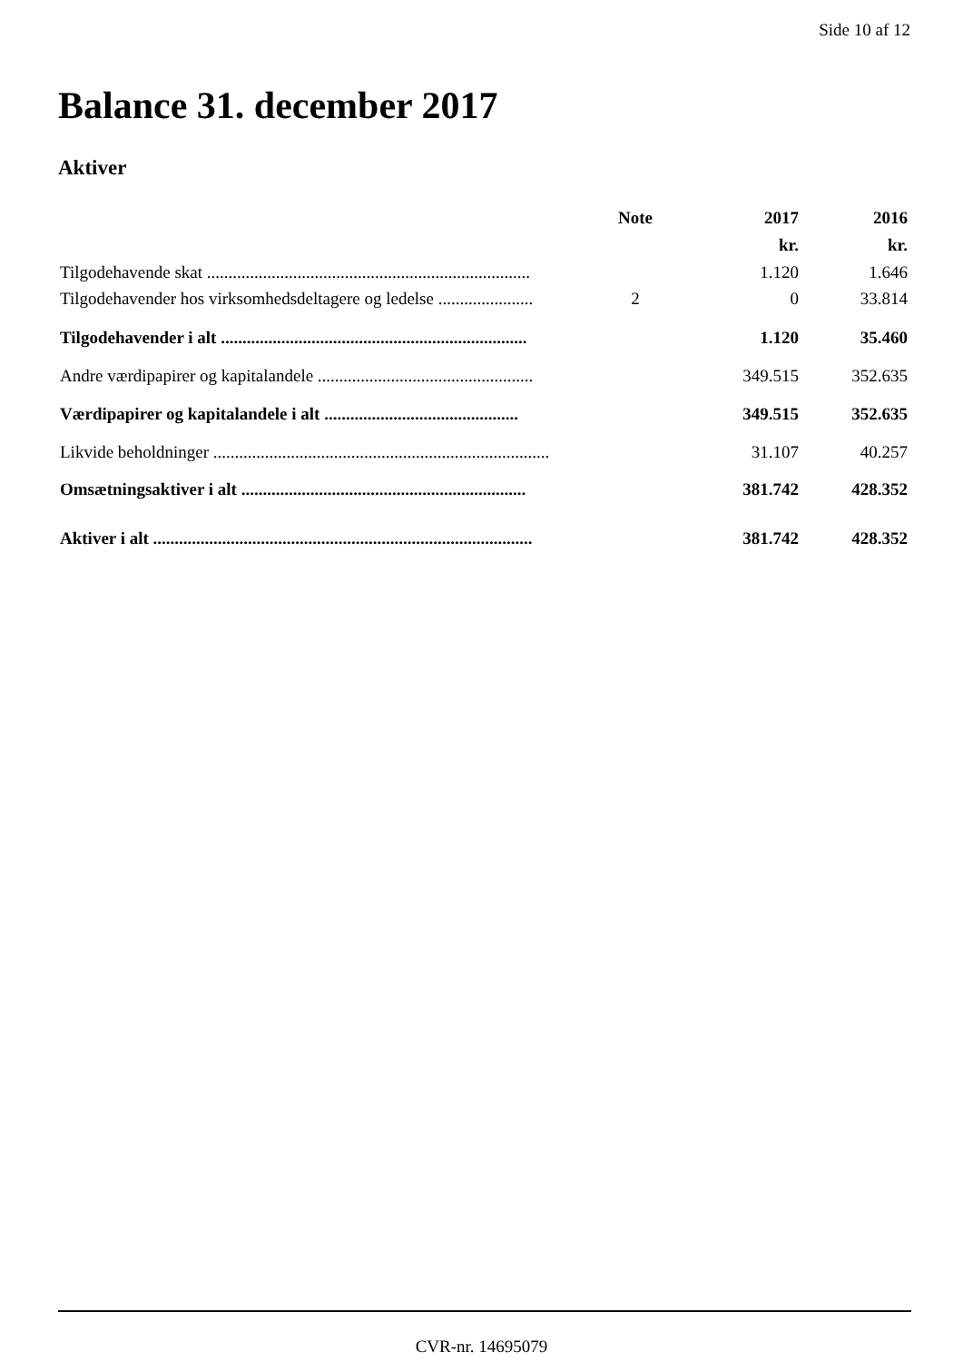Side 10 af 12
Balance 31. december 2017
Aktiver
| | Note | 2017 | 2016 |
| --- | --- | --- | --- |
| | | kr. | kr. |
| Tilgodehavende skat ........................................................................... | | 1.120 | 1.646 |
| Tilgodehavender hos virksomhedsdeltagere og ledelse ...................... | 2 | 0 | 33.814 |
| Tilgodehavender i alt ....................................................................... | | 1.120 | 35.460 |
| Andre værdipapirer og kapitalandele .................................................. | | 349.515 | 352.635 |
| Værdipapirer og kapitalandele i alt ............................................. | | 349.515 | 352.635 |
| Likvide beholdninger .............................................................................. | | 31.107 | 40.257 |
| Omsætningsaktiver i alt .................................................................. | | 381.742 | 428.352 |
| Aktiver i alt ........................................................................................ | | 381.742 | 428.352 |
CVR-nr. 14695079